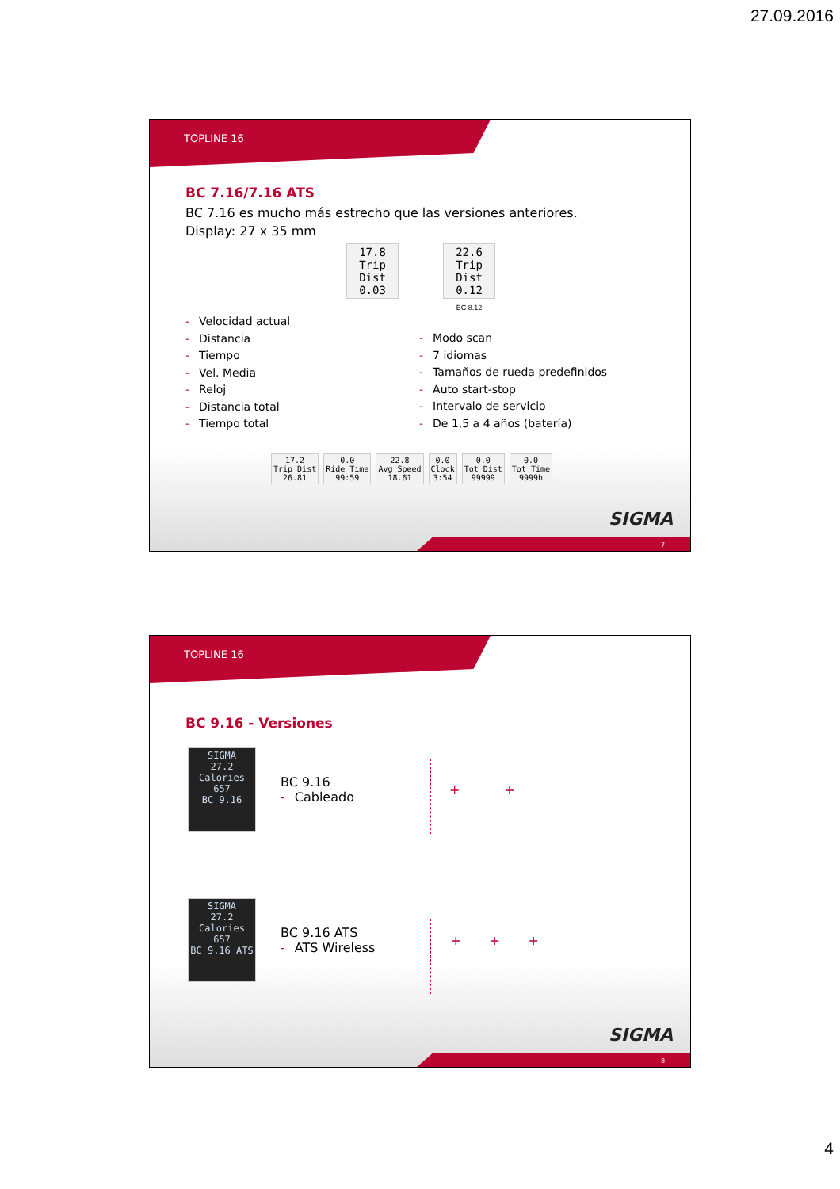27.09.2016
TOPLINE 16
BC 7.16/7.16 ATS
BC 7.16 es mucho más estrecho que las versiones anteriores.
Display: 27 x 35 mm
17.8
Trip Dist
0.03
22.6
Trip Dist
0.12
BC 8.12
- Velocidad actual
- Distancia
- Tiempo
- Vel. Media
- Reloj
- Distancia total
- Tiempo total
- Modo scan
- 7 idiomas
- Tamaños de rueda predefinidos
- Auto start-stop
- Intervalo de servicio
- De 1,5 a 4 años (batería)
17.2
Trip Dist
26.81 0.0
Ride Time
99:59 22.8
Avg Speed
18.61 0.0
Clock
3:54 0.0
Tot Dist
99999 0.0
Tot Time
9999h
SIGMA
7
TOPLINE 16
BC 9.16 - Versiones
SIGMA
27.2
Calories
657
BC 9.16
BC 9.16
- Cableado
+ +
SIGMA
27.2
Calories
657
BC 9.16 ATS
BC 9.16 ATS
- ATS Wireless
+ + +
SIGMA
8
4